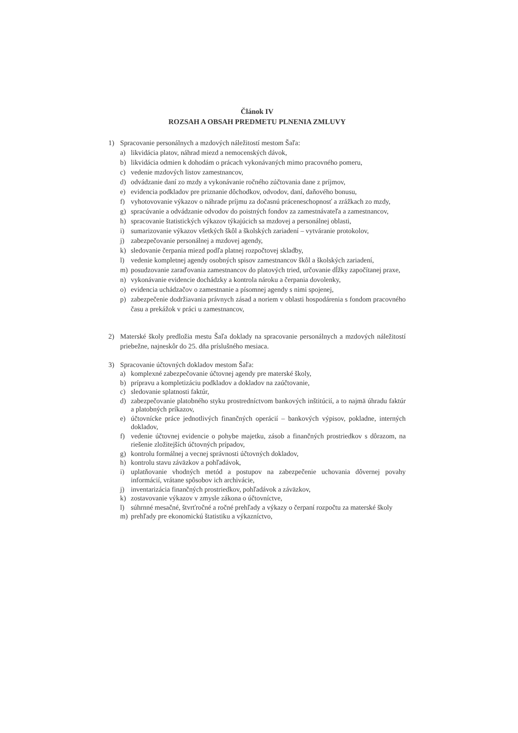Článok IV
ROZSAH A OBSAH PREDMETU PLNENIA ZMLUVY
1) Spracovanie personálnych a mzdových náležitostí mestom Šaľa:
a) likvidácia platov, náhrad miezd a nemocenských dávok,
b) likvidácia odmien k dohodám o prácach vykonávaných mimo pracovného pomeru,
c) vedenie mzdových listov zamestnancov,
d) odvádzanie daní zo mzdy a vykonávanie ročného zúčtovania dane z príjmov,
e) evidencia podkladov pre priznanie dôchodkov, odvodov, daní, daňového bonusu,
f) vyhotovovanie výkazov o náhrade príjmu za dočasnú práceneschopnosť a zrážkach zo mzdy,
g) spracúvanie a odvádzanie odvodov do poistných fondov za zamestnávateľa a zamestnancov,
h) spracovanie štatistických výkazov týkajúcich sa mzdovej a personálnej oblasti,
i) sumarizovanie výkazov všetkých škôl a školských zariadení – vytváranie protokolov,
j) zabezpečovanie personálnej a mzdovej agendy,
k) sledovanie čerpania miezd podľa platnej rozpočtovej skladby,
l) vedenie kompletnej agendy osobných spisov zamestnancov škôl a školských zariadení,
m) posudzovanie zaraďovania zamestnancov do platových tried, určovanie dĺžky započítanej praxe,
n) vykonávanie evidencie dochádzky a kontrola nároku a čerpania dovolenky,
o) evidencia uchádzačov o zamestnanie a písomnej agendy s nimi spojenej,
p) zabezpečenie dodržiavania právnych zásad a noriem v oblasti hospodárenia s fondom pracovného času a prekážok v práci u zamestnancov,
2) Materské školy predložia mestu Šaľa doklady na spracovanie personálnych a mzdových náležitostí priebežne, najneskôr do 25. dňa príslušného mesiaca.
3) Spracovanie účtovných dokladov mestom Šaľa:
a) komplexné zabezpečovanie účtovnej agendy pre materské školy,
b) prípravu a kompletizáciu podkladov a dokladov na zaúčtovanie,
c) sledovanie splatnosti faktúr,
d) zabezpečovanie platobného styku prostredníctvom bankových inštitúcií, a to najmä úhradu faktúr a platobných príkazov,
e) účtovnícke práce jednotlivých finančných operácií – bankových výpisov, pokladne, interných dokladov,
f) vedenie účtovnej evidencie o pohybe majetku, zásob a finančných prostriedkov s dôrazom, na riešenie zložitejších účtovných prípadov,
g) kontrolu formálnej a vecnej správnosti účtovných dokladov,
h) kontrolu stavu záväzkov a pohľadávok,
i) uplatňovanie vhodných metód a postupov na zabezpečenie uchovania dôvernej povahy informácií, vrátane spôsobov ich archivácie,
j) inventarizácia finančných prostriedkov, pohľadávok a záväzkov,
k) zostavovanie výkazov v zmysle zákona o účtovníctve,
l) súhrnné mesačné, štvrťročné a ročné prehľady a výkazy o čerpaní rozpočtu za materské školy
m) prehľady pre ekonomickú štatistiku a výkazníctvo,